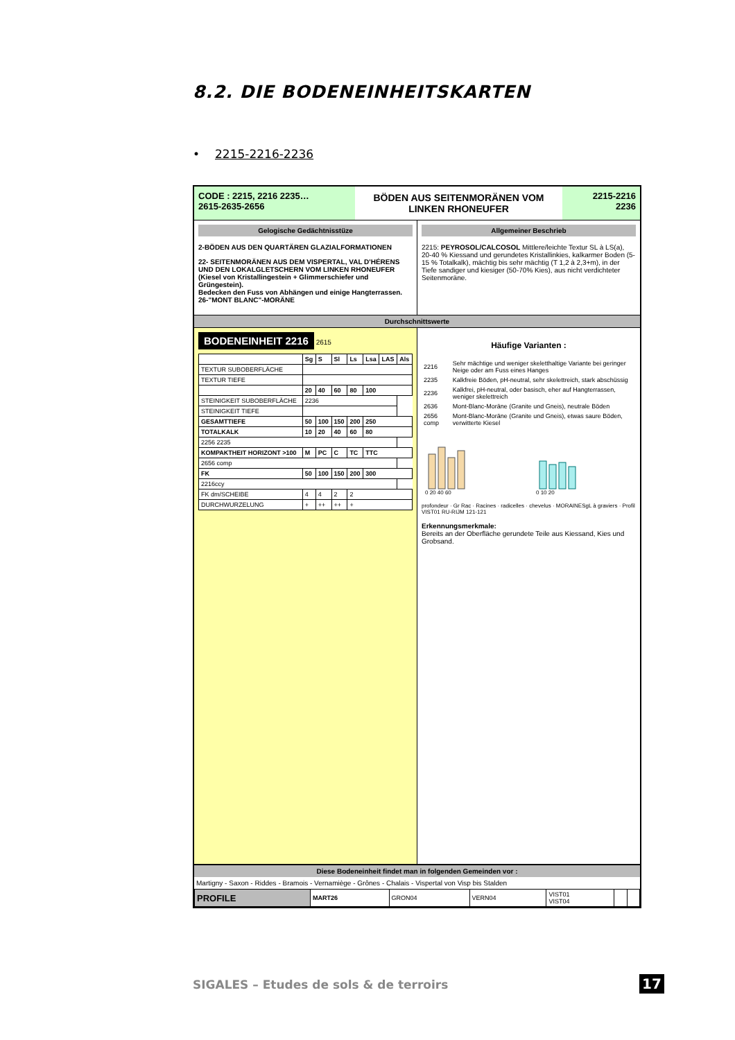8.2. DIE BODENEINHEITSKARTEN
• 2215-2216-2236
CODE : 2215, 2216 2235…
2615-2635-2656
BÖDEN AUS SEITENMORÄNEN VOM LINKEN RHONEUFER
2215-2216
2236
Gelogische Gedächtnisstüze
2-BÖDEN AUS DEN QUARTÄREN GLAZIALFORMATIONEN
22- SEITENMORÄNEN AUS DEM VISPERTAL, VAL D'HÉRENS UND DEN LOKALGLETSCHERN VOM LINKEN RHONEUFER (Kiesel von Kristallingestein + Glimmerschiefer und Grüngestein).
Bedecken den Fuss von Abhängen und einige Hangterrassen.
26-"MONT BLANC"-MORÄNE
Allgemeiner Beschrieb
2215: PEYROSOL/CALCOSOL Mittlere/leichte Textur SL à LS(a), 20-40 % Kiessand und gerundetes Kristallinkies, kalkarmer Boden (5-15 % Totalkalk), mächtig bis sehr mächtig (T 1,2 à 2,3+m), in der Tiefe sandiger und kiesiger (50-70% Kies), aus nicht verdichteter Seitenmoräne.
Durchschnittswerte
BODENEINHEIT 2216 2615
| | Sg | S | Sl | Ls | Lsa | LAS | Als |
| --- | --- | --- | --- | --- | --- | --- | --- |
| TEXTUR SUBOBERFLÄCHE | | | | | | | |
| TEXTUR TIEFE | | | | | | | |
| | 20 | 40 | 60 | 80 | 100 | | |
| STEINIGKEIT SUBOBERFLÄCHE | 2236 | | | | | | |
| STEINIGKEIT TIEFE | | | | | | | |
| GESAMTTIEFE | 50 | 100 | 150 | 200 | 250 | | |
| TOTALKALK | 10 | 20 | 40 | 60 | 80 | | |
| 2256 2235 | | | | | | | |
| KOMPAKTHEIT HORIZONT >100 | M | PC | C | TC | TTC | | |
| 2656 comp | | | | | | | |
| FK | 50 | 100 | 150 | 200 | 300 | | |
| 2216ccy | | | | | | | |
| FK dm/SCHEIBE | 4 | 4 | 2 | 2 | | | |
| DURCHWURZELUNG | + | ++ | ++ | + | | | |
Häufige Varianten :
| 2216 | Sehr mächtige und weniger skeletthaltige Variante bei geringer Neige oder am Fuss eines Hanges |
| 2235 | Kalkfreie Böden, pH-neutral, sehr skelettreich, stark abschüssig |
| 2236 | Kalkfrei, pH-neutral, oder basisch, eher auf Hangterrassen, weniger skelettreich |
| 2636 | Mont-Blanc-Moräne (Granite und Gneis), neutrale Böden |
| 2656 comp | Mont-Blanc-Moräne (Granite und Gneis), etwas saure Böden, verwitterte Kiesel |
0 20 40 60
0 10 20
profondeur · Gr Rac · Racines · radicelles · chevelus · MORAINESgL à graviers · Profil VIST01 RU-RIJM 121-121
Erkennungsmerkmale:
Bereits an der Oberfläche gerundete Teile aus Kiessand, Kies und Grobsand.
Diese Bodeneinheit findet man in folgenden Gemeinden vor :
Martigny - Saxon - Riddes - Bramois - Vernamiège - Grônes - Chalais - Vispertal von Visp bis Stalden
| PROFILE | MART26 | GRON04 | VERN04 | VIST01 VIST04 | | |
SIGALES – Etudes de sols & de terroirs
17